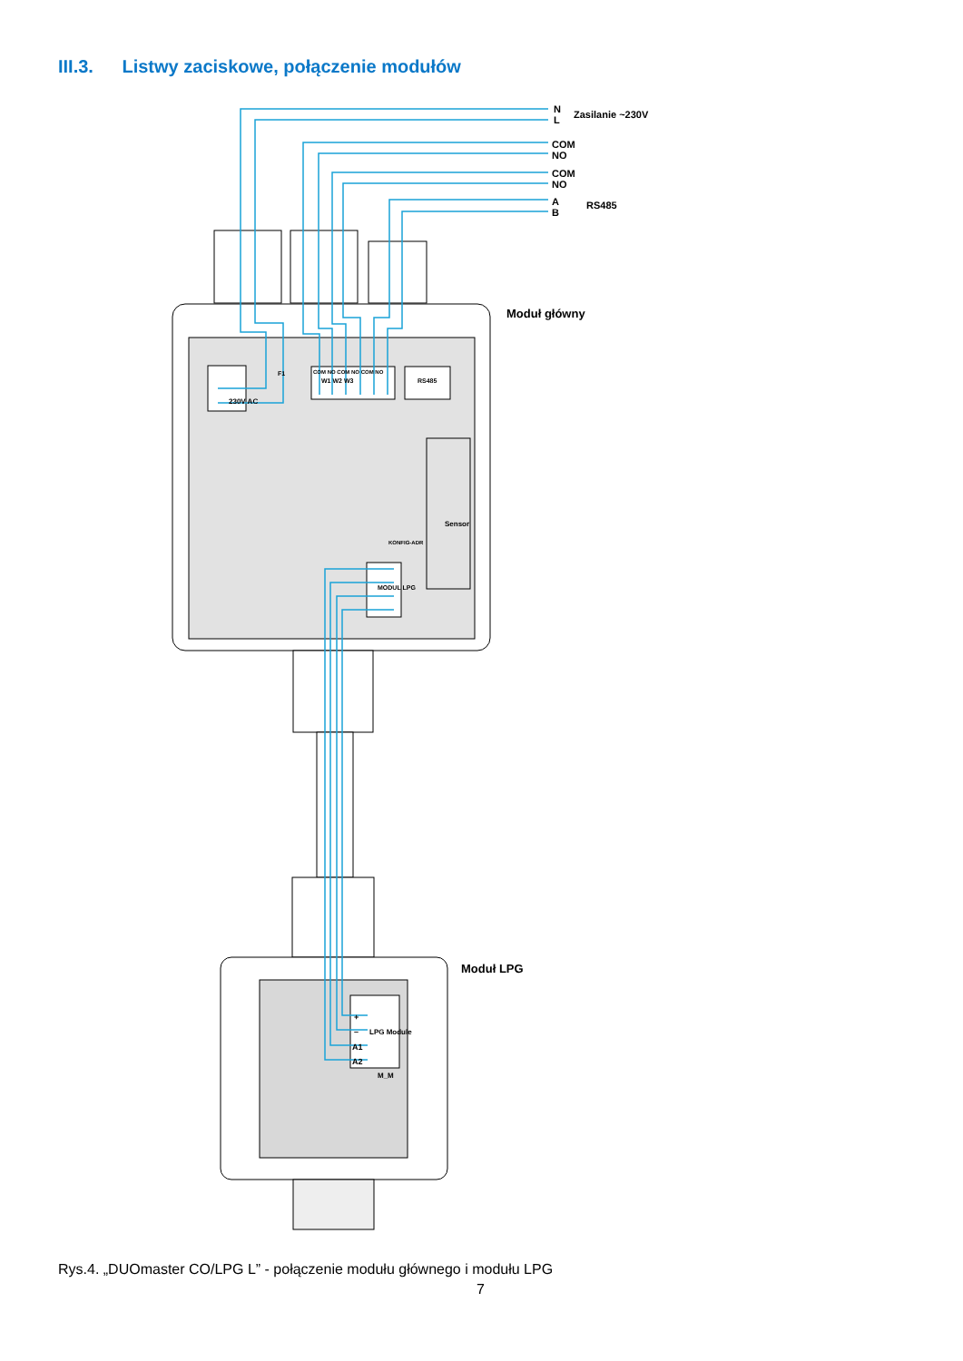III.3. Listwy zaciskowe, połączenie modułów
N
L
Zasilanie ~230V
COM
NO
COM
NO
A
B
RS485
Moduł główny
Moduł LPG
COM NO COM NO COM NO
W1 W2 W3
RS485
F1
230V AC
Sensor
KONFIG-ADR
MODUL LPG
+
–
A1
A2
LPG Module
M_M
Rys.4. „DUOmaster CO/LPG L” - połączenie modułu głównego i modułu LPG
7